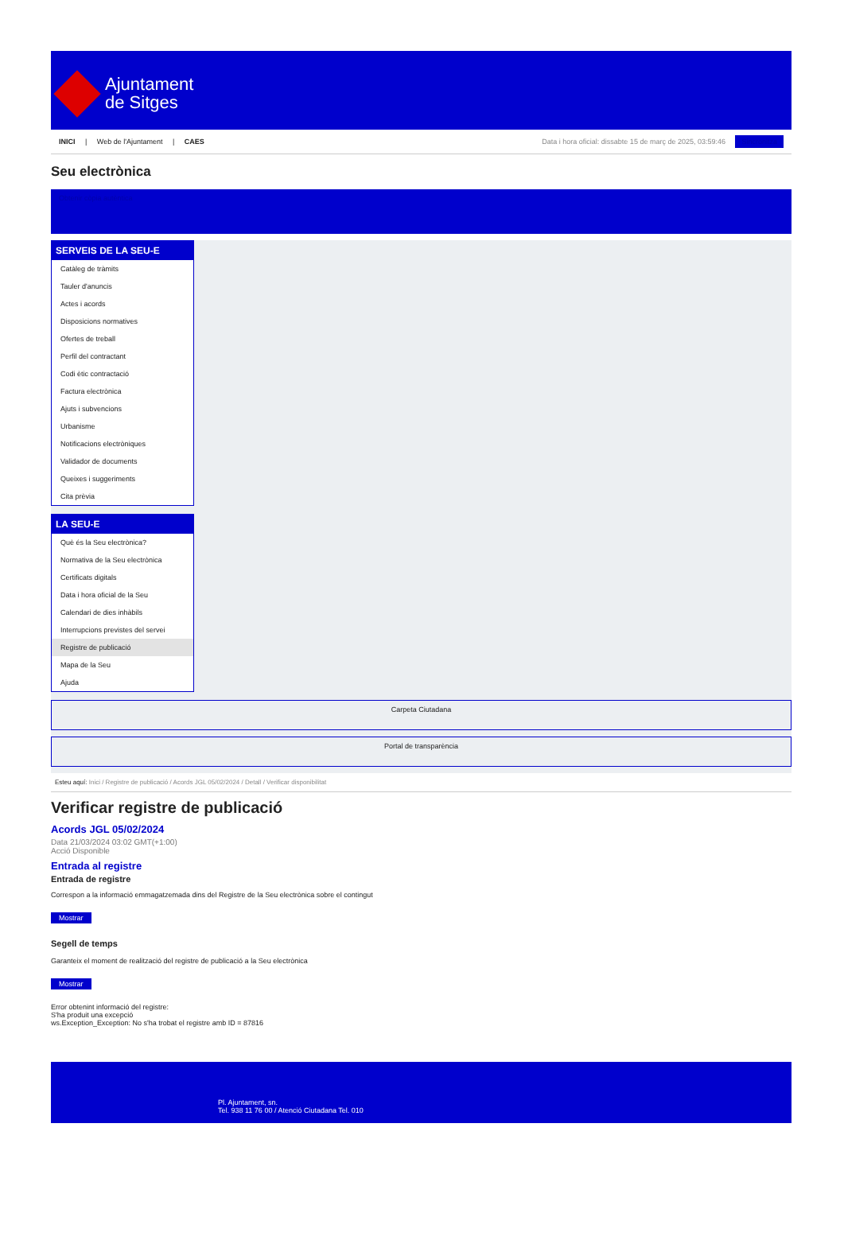Ajuntament
de Sitges
INICI | Web de l'Ajuntament | CAES
Data i hora oficial: dissabte 15 de març de 2025, 03:59:46 Sincronitza
Seu electrònica
Obtenir còpia autèntica
SERVEIS DE LA SEU-E
Catàleg de tràmits
Tauler d'anuncis
Actes i acords
Disposicions normatives
Ofertes de treball
Perfil del contractant
Codi ètic contractació
Factura electrònica
Ajuts i subvencions
Urbanisme
Notificacions electròniques
Validador de documents
Queixes i suggeriments
Cita prèvia
LA SEU-E
Què és la Seu electrònica?
Normativa de la Seu electrònica
Certificats digitals
Data i hora oficial de la Seu
Calendari de dies inhàbils
Interrupcions previstes del servei
Registre de publicació
Mapa de la Seu
Ajuda
Carpeta Ciutadana
Portal de transparència
Esteu aquí: Inici / Registre de publicació / Acords JGL 05/02/2024 / Detall / Verificar disponibilitat
Verificar registre de publicació
Acords JGL 05/02/2024
Data 21/03/2024 03:02 GMT(+1:00)
Acció Disponible
Entrada al registre
Entrada de registre
Correspon a la informació emmagatzemada dins del Registre de la Seu electrònica sobre el contingut
Mostrar
Segell de temps
Garanteix el moment de realització del registre de publicació a la Seu electrònica
Mostrar
Error obtenint informació del registre:
S'ha produit una excepció
ws.Exception_Exception: No s'ha trobat el registre amb ID = 87816
Pl. Ajuntament, sn.
Tel. 938 11 76 00 / Atenció Ciutadana Tel. 010